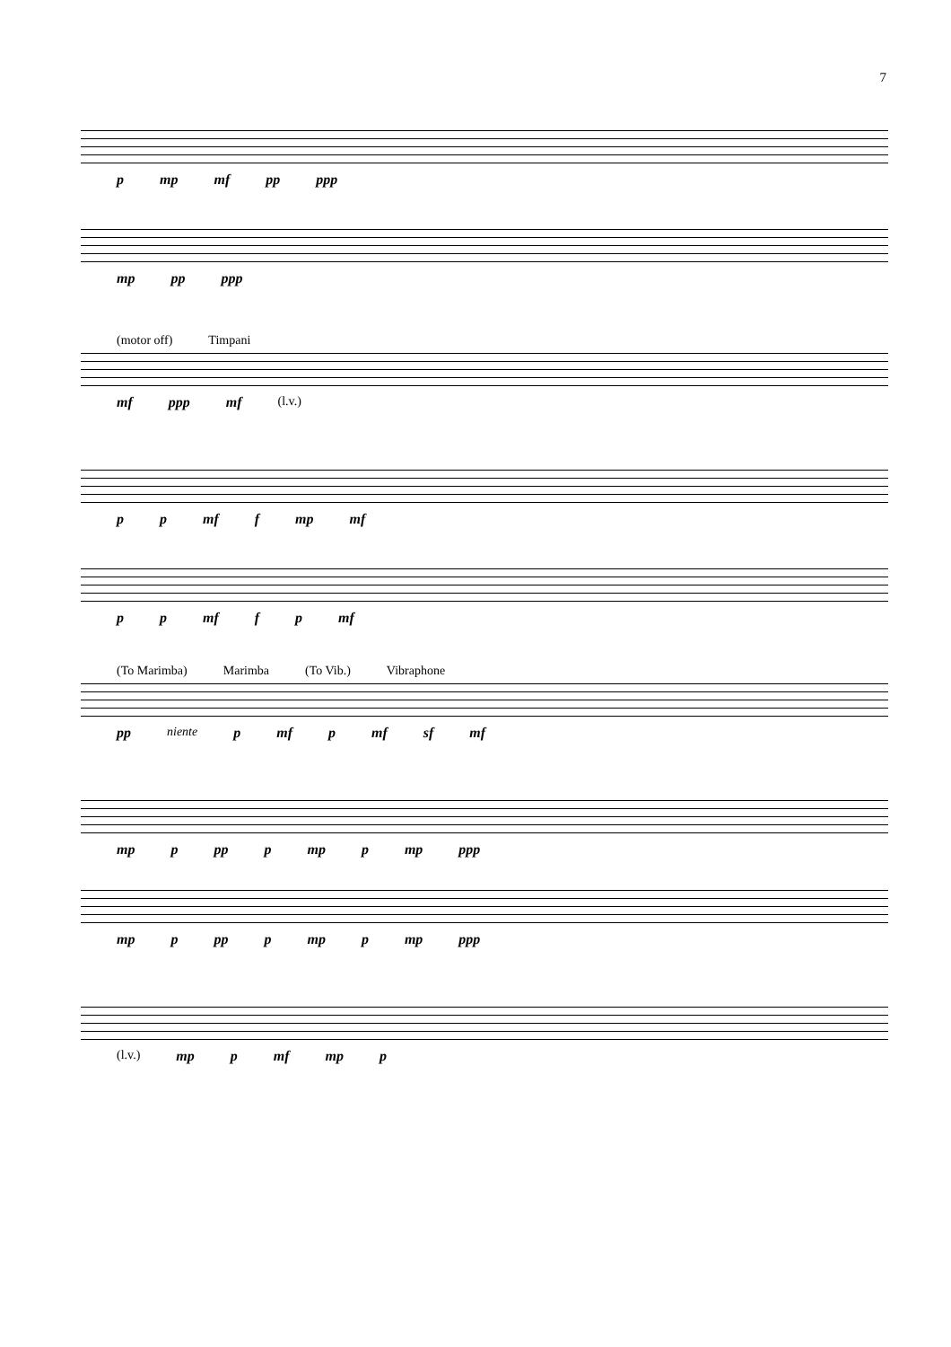7
p mp mf pp ppp
mp pp ppp
(motor off) Timpani
mf ppp mf (l.v.)
p p mf f mp mf
p p mf f p mf
(To Marimba) Marimba (To Vib.) Vibraphone
pp niente p mf p mf sf mf
mp p pp p mp p mp ppp
mp p pp p mp p mp ppp
(l.v.) mp p mf mp p